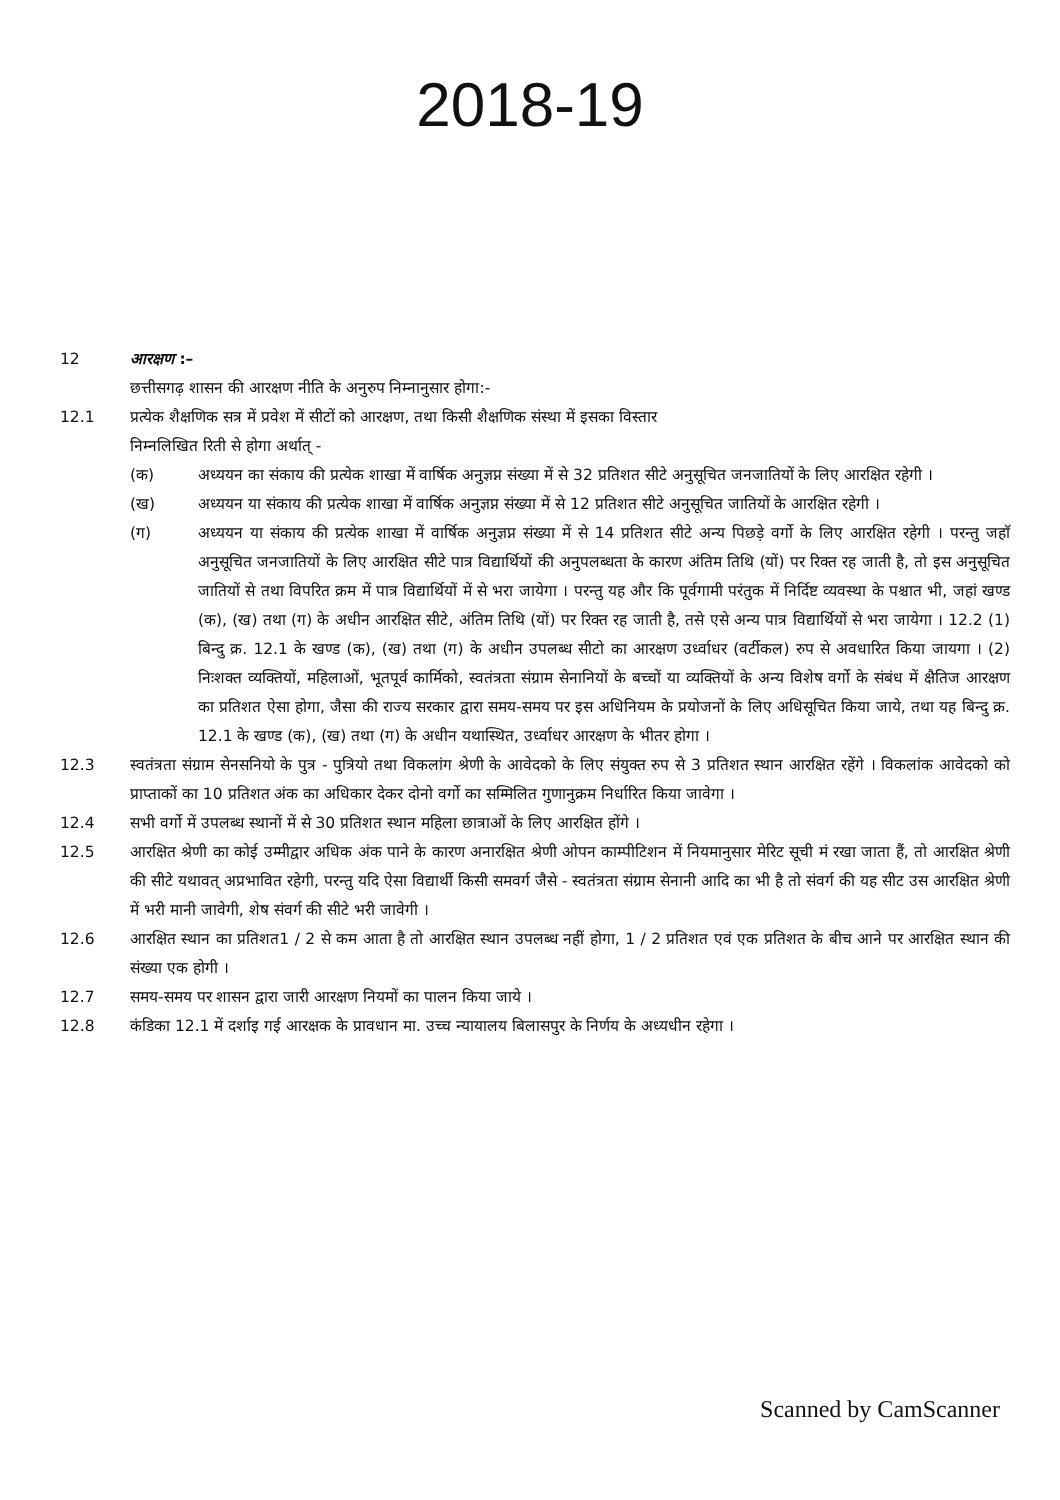2018-19
12 आरक्षण :–
छत्तीसगढ़ शासन की आरक्षण नीति के अनुरुप निम्नानुसार होगा:-
12.1 प्रत्येक शैक्षणिक सत्र में प्रवेश में सीटों को आरक्षण, तथा किसी शैक्षणिक संस्था में इसका विस्तार
निम्नलिखित रिती से होगा अर्थात् -
(क) अध्ययन का संकाय की प्रत्येक शाखा में वार्षिक अनुज्ञप्न संख्या में से 32 प्रतिशत सीटे अनुसूचित जनजातियों के लिए आरक्षित रहेगी ।
(ख) अध्ययन या संकाय की प्रत्येक शाखा में वार्षिक अनुज्ञप्न संख्या में से 12 प्रतिशत सीटे अनुसूचित जातियों के आरक्षित रहेगी ।
(ग) अध्ययन या संकाय की प्रत्येक शाखा में वार्षिक अनुज्ञप्न संख्या में से 14 प्रतिशत सीटे अन्य पिछड़े वर्गो के लिए आरक्षित रहेगी । परन्तु जहाॅ अनुसूचित जनजातियों के लिए आरक्षित सीटे पात्र विद्यार्थियों की अनुपलब्धता के कारण अंतिम तिथि (यों) पर रिक्त रह जाती है, तो इस अनुसूचित जातियों से तथा विपरित क्रम में पात्र विद्यार्थियों में से भरा जायेगा । परन्तु यह और कि पूर्वगामी परंतुक में निर्दिष्ट व्यवस्था के पश्चात भी, जहां खण्ड (क), (ख) तथा (ग) के अधीन आरक्षित सीटे, अंतिम तिथि (यों) पर रिक्त रह जाती है, तसे एसे अन्य पात्र विद्यार्थियों से भरा जायेगा । 12.2 (1) बिन्दु क्र. 12.1 के खण्ड (क), (ख) तथा (ग) के अधीन उपलब्ध सीटो का आरक्षण उर्ध्वाधर (वर्टीकल) रुप से अवधारित किया जायगा । (2) निःशक्त व्यक्तियों, महिलाओं, भूतपूर्व कार्मिको, स्वतंत्रता संग्राम सेनानियों के बच्चों या व्यक्तियों के अन्य विशेष वर्गो के संबंध में क्षैतिज आरक्षण का प्रतिशत ऐसा होगा, जैसा की राज्य सरकार द्वारा समय-समय पर इस अधिनियम के प्रयोजनों के लिए अधिसूचित किया जाये, तथा यह बिन्दु क्र. 12.1 के खण्ड (क), (ख) तथा (ग) के अधीन यथास्थित, उर्ध्वाधर आरक्षण के भीतर होगा ।
12.3 स्वतंत्रता संग्राम सेनसनियो के पुत्र - पुत्रियो तथा विकलांग श्रेणी के आवेदको के लिए संयुक्त रुप से 3 प्रतिशत स्थान आरक्षित रहेंगे । विकलांक आवेदको को प्राप्ताकों का 10 प्रतिशत अंक का अधिकार देकर दोनो वर्गो का सम्मिलित गुणानुक्रम निर्धारित किया जावेगा ।
12.4 सभी वर्गो में उपलब्ध स्थानों में से 30 प्रतिशत स्थान महिला छात्राओं के लिए आरक्षित होंगे ।
12.5 आरक्षित श्रेणी का कोई उम्मीद्वार अधिक अंक पाने के कारण अनारक्षित श्रेणी ओपन काम्पीटिशन में नियमानुसार मेरिट सूची मं रखा जाता हैं, तो आरक्षित श्रेणी की सीटे यथावत् अप्रभावित रहेगी, परन्तु यदि ऐसा विद्यार्थी किसी समवर्ग जैसे - स्वतंत्रता संग्राम सेनानी आदि का भी है तो संवर्ग की यह सीट उस आरक्षित श्रेणी में भरी मानी जावेगी, शेष संवर्ग की सीटे भरी जावेगी ।
12.6 आरक्षित स्थान का प्रतिशत1 / 2 से कम आता है तो आरक्षित स्थान उपलब्ध नहीं होगा, 1 / 2 प्रतिशत एवं एक प्रतिशत के बीच आने पर आरक्षित स्थान की संख्या एक होगी ।
12.7 समय-समय पर शासन द्वारा जारी आरक्षण नियमों का पालन किया जाये ।
12.8 कंडिका 12.1 में दर्शाइ गई आरक्षक के प्रावधान मा. उच्च न्यायालय बिलासपुर के निर्णय के अध्यधीन रहेगा ।
Scanned by CamScanner